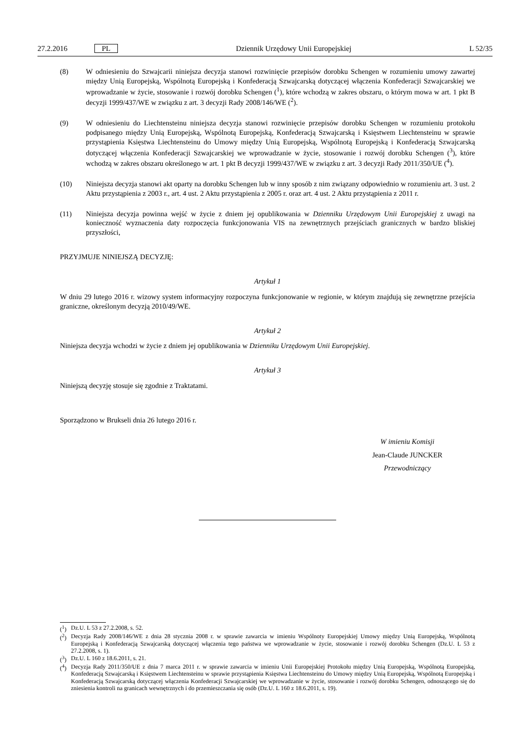27.2.2016 PL Dziennik Urzędowy Unii Europejskiej L 52/35
(8) W odniesieniu do Szwajcarii niniejsza decyzja stanowi rozwinięcie przepisów dorobku Schengen w rozumieniu umowy zawartej między Unią Europejską, Wspólnotą Europejską i Konfederacją Szwajcarską dotyczącej włączenia Konfederacji Szwajcarskiej we wprowadzanie w życie, stosowanie i rozwój dorobku Schengen (<sup>1</sup>), które wchodzą w zakres obszaru, o którym mowa w art. 1 pkt B decyzji 1999/437/WE w związku z art. 3 decyzji Rady 2008/146/WE (<sup>2</sup>).
(9) W odniesieniu do Liechtensteinu niniejsza decyzja stanowi rozwinięcie przepisów dorobku Schengen w rozumieniu protokołu podpisanego między Unią Europejską, Wspólnotą Europejską, Konfederacją Szwajcarską i Księstwem Liechtensteinu w sprawie przystąpienia Księstwa Liechtensteinu do Umowy między Unią Europejską, Wspólnotą Europejską i Konfederacją Szwajcarską dotyczącej włączenia Konfederacji Szwajcarskiej we wprowadzanie w życie, stosowanie i rozwój dorobku Schengen (<sup>3</sup>), które wchodzą w zakres obszaru określonego w art. 1 pkt B decyzji 1999/437/WE w związku z art. 3 decyzji Rady 2011/350/UE (<sup>4</sup>).
(10) Niniejsza decyzja stanowi akt oparty na dorobku Schengen lub w inny sposób z nim związany odpowiednio w rozumieniu art. 3 ust. 2 Aktu przystąpienia z 2003 r., art. 4 ust. 2 Aktu przystąpienia z 2005 r. oraz art. 4 ust. 2 Aktu przystąpienia z 2011 r.
(11) Niniejsza decyzja powinna wejść w życie z dniem jej opublikowania w Dzienniku Urzędowym Unii Europejskiej z uwagi na konieczność wyznaczenia daty rozpoczęcia funkcjonowania VIS na zewnętrznych przejściach granicznych w bardzo bliskiej przyszłości,
PRZYJMUJE NINIEJSZĄ DECYZJĘ:
Artykuł 1
W dniu 29 lutego 2016 r. wizowy system informacyjny rozpoczyna funkcjonowanie w regionie, w którym znajdują się zewnętrzne przejścia graniczne, określonym decyzją 2010/49/WE.
Artykuł 2
Niniejsza decyzja wchodzi w życie z dniem jej opublikowania w Dzienniku Urzędowym Unii Europejskiej.
Artykuł 3
Niniejszą decyzję stosuje się zgodnie z Traktatami.
Sporządzono w Brukseli dnia 26 lutego 2016 r.
W imieniu Komisji
Jean-Claude JUNCKER
Przewodniczący
(<sup>1</sup>) Dz.U. L 53 z 27.2.2008, s. 52.
(<sup>2</sup>) Decyzja Rady 2008/146/WE z dnia 28 stycznia 2008 r. w sprawie zawarcia w imieniu Wspólnoty Europejskiej Umowy między Unią Europejską, Wspólnotą Europejską i Konfederacją Szwajcarską dotyczącej włączenia tego państwa we wprowadzanie w życie, stosowanie i rozwój dorobku Schengen (Dz.U. L 53 z 27.2.2008, s. 1).
(<sup>3</sup>) Dz.U. L 160 z 18.6.2011, s. 21.
(<sup>4</sup>) Decyzja Rady 2011/350/UE z dnia 7 marca 2011 r. w sprawie zawarcia w imieniu Unii Europejskiej Protokołu między Unią Europejską, Wspólnotą Europejską, Konfederacją Szwajcarską i Księstwem Liechtensteinu w sprawie przystąpienia Księstwa Liechtensteinu do Umowy między Unią Europejską, Wspólnotą Europejską i Konfederacją Szwajcarską dotyczącej włączenia Konfederacji Szwajcarskiej we wprowadzanie w życie, stosowanie i rozwój dorobku Schengen, odnoszącego się do zniesienia kontroli na granicach wewnętrznych i do przemieszczania się osób (Dz.U. L 160 z 18.6.2011, s. 19).